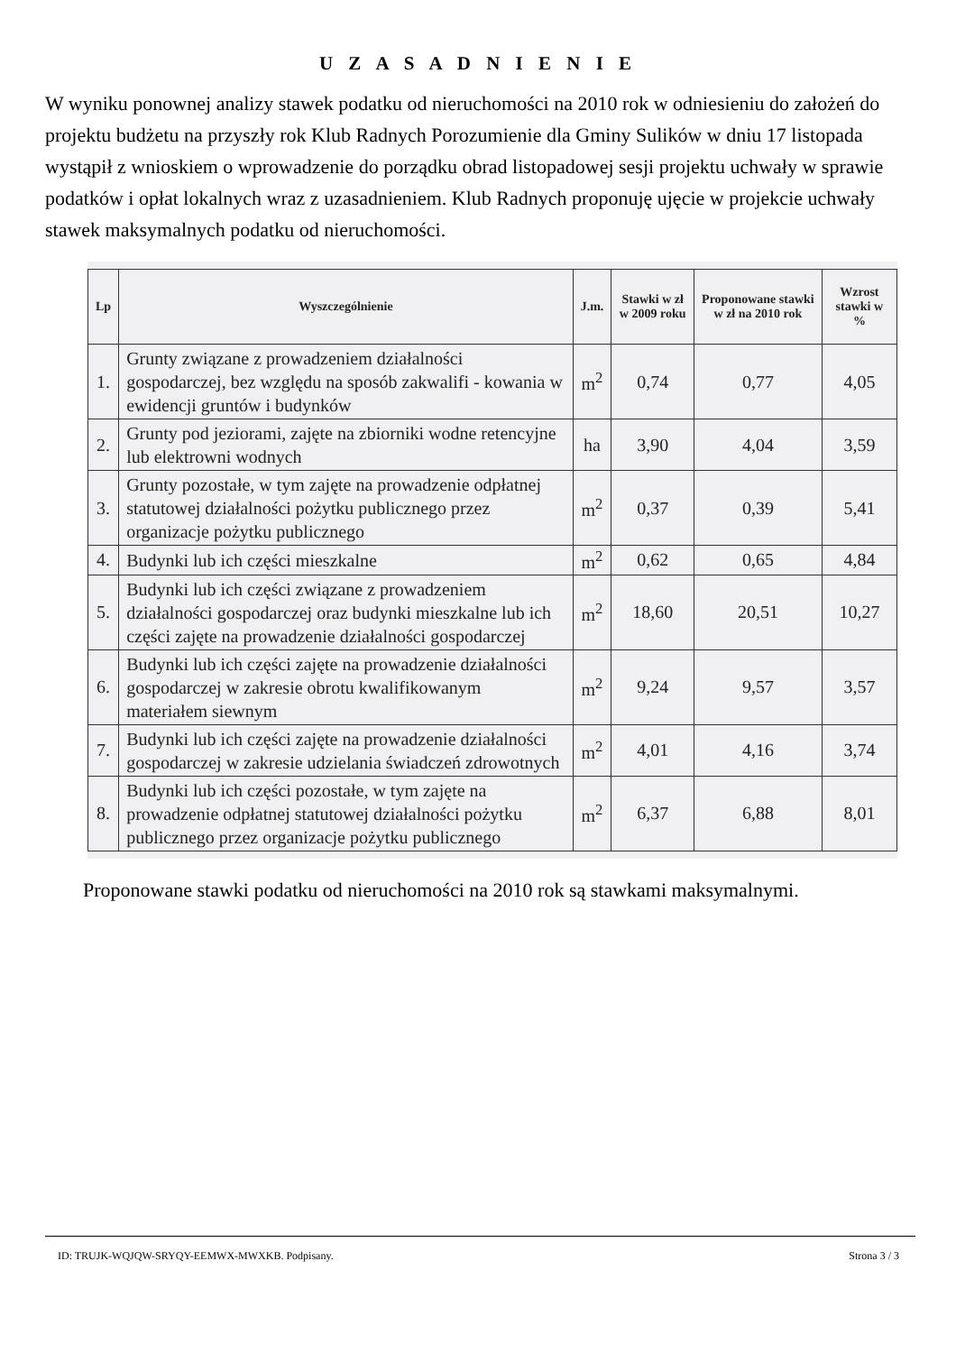U Z A S A D N I E N I E
W wyniku ponownej analizy stawek podatku od nieruchomości na 2010 rok w odniesieniu do założeń do projektu budżetu na przyszły rok Klub Radnych Porozumienie dla Gminy Sulików w dniu 17 listopada wystąpił z wnioskiem o wprowadzenie do porządku obrad listopadowej sesji projektu uchwały w sprawie podatków i opłat lokalnych wraz z uzasadnieniem. Klub Radnych proponuję ujęcie w projekcie uchwały stawek maksymalnych podatku od nieruchomości.
| Lp | Wyszczególnienie | J.m. | Stawki w zł w 2009 roku | Proponowane stawki w zł na 2010 rok | Wzrost stawki w % |
| --- | --- | --- | --- | --- | --- |
| 1. | Grunty związane z prowadzeniem działalności gospodarczej, bez względu na sposób zakwalifi - kowania w ewidencji gruntów i budynków | m<sup>2</sup> | 0,74 | 0,77 | 4,05 |
| 2. | Grunty pod jeziorami, zajęte na zbiorniki wodne retencyjne lub elektrowni wodnych | ha | 3,90 | 4,04 | 3,59 |
| 3. | Grunty pozostałe, w tym zajęte na prowadzenie odpłatnej statutowej działalności pożytku publicznego przez organizacje pożytku publicznego | m<sup>2</sup> | 0,37 | 0,39 | 5,41 |
| 4. | Budynki lub ich części mieszkalne | m<sup>2</sup> | 0,62 | 0,65 | 4,84 |
| 5. | Budynki lub ich części związane z prowadzeniem działalności gospodarczej oraz budynki mieszkalne lub ich części zajęte na prowadzenie działalności gospodarczej | m<sup>2</sup> | 18,60 | 20,51 | 10,27 |
| 6. | Budynki lub ich części zajęte na prowadzenie działalności gospodarczej w zakresie obrotu kwalifikowanym materiałem siewnym | m<sup>2</sup> | 9,24 | 9,57 | 3,57 |
| 7. | Budynki lub ich części zajęte na prowadzenie działalności gospodarczej w zakresie udzielania świadczeń zdrowotnych | m<sup>2</sup> | 4,01 | 4,16 | 3,74 |
| 8. | Budynki lub ich części pozostałe, w tym zajęte na prowadzenie odpłatnej statutowej działalności pożytku publicznego przez organizacje pożytku publicznego | m<sup>2</sup> | 6,37 | 6,88 | 8,01 |
Proponowane stawki podatku od nieruchomości na 2010 rok są stawkami maksymalnymi.
ID: TRUJK-WQJQW-SRYQY-EEMWX-MWXKB. Podpisany. Strona 3 / 3